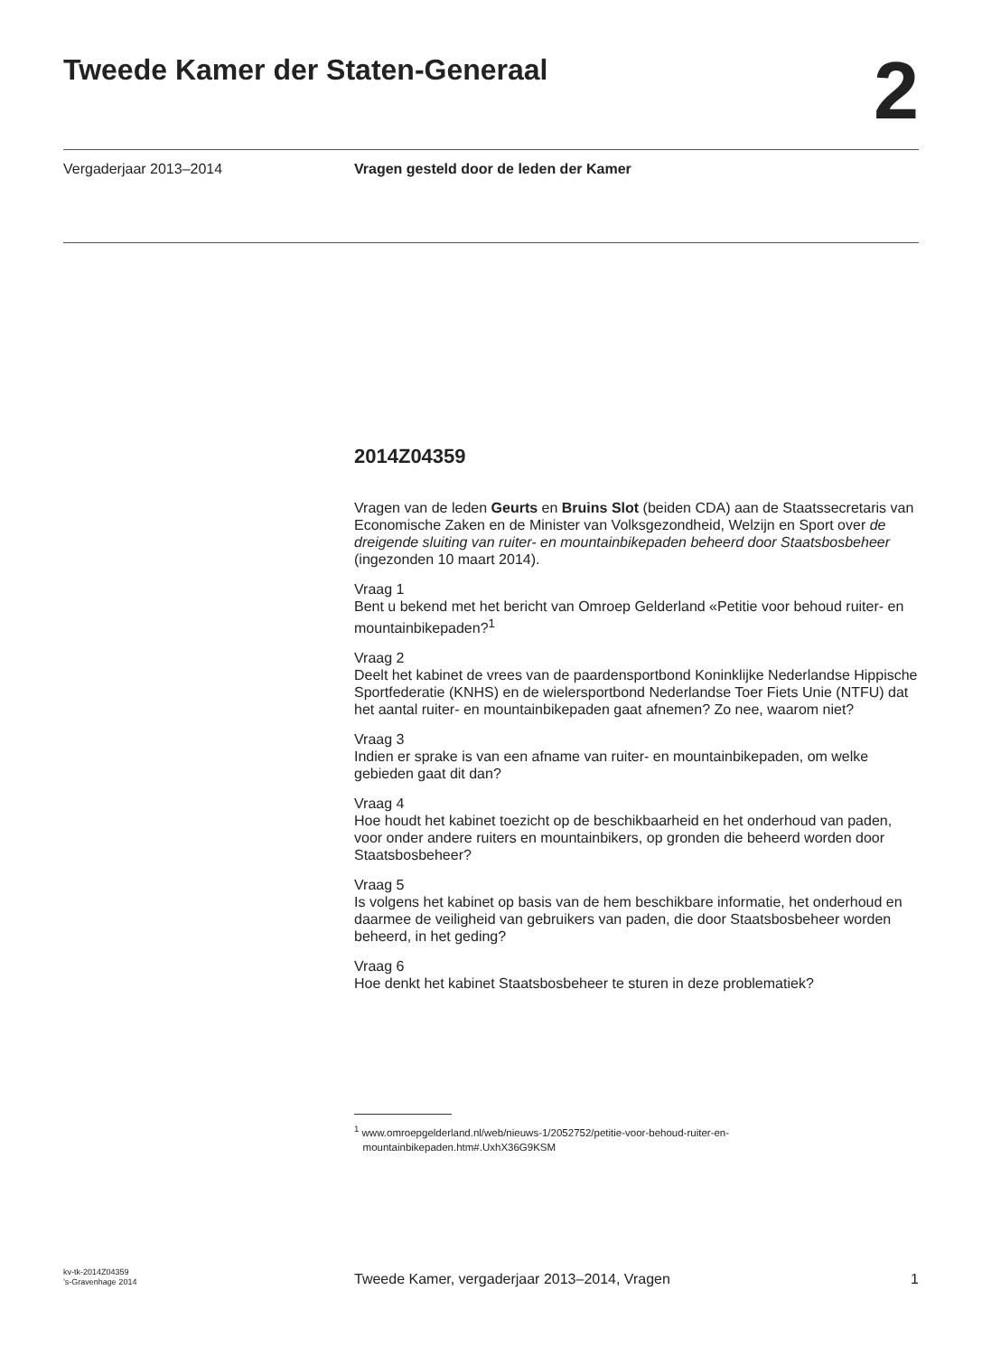Tweede Kamer der Staten-Generaal
2
Vergaderjaar 2013–2014 Vragen gesteld door de leden der Kamer
2014Z04359
Vragen van de leden Geurts en Bruins Slot (beiden CDA) aan de Staatssecretaris van Economische Zaken en de Minister van Volksgezondheid, Welzijn en Sport over de dreigende sluiting van ruiter- en mountainbikepaden beheerd door Staatsbosbeheer (ingezonden 10 maart 2014).
Vraag 1
Bent u bekend met het bericht van Omroep Gelderland «Petitie voor behoud ruiter- en mountainbikepaden?<sup>1</sup>
Vraag 2
Deelt het kabinet de vrees van de paardensportbond Koninklijke Nederlandse Hippische Sportfederatie (KNHS) en de wielersportbond Nederlandse Toer Fiets Unie (NTFU) dat het aantal ruiter- en mountainbikepaden gaat afnemen? Zo nee, waarom niet?
Vraag 3
Indien er sprake is van een afname van ruiter- en mountainbikepaden, om welke gebieden gaat dit dan?
Vraag 4
Hoe houdt het kabinet toezicht op de beschikbaarheid en het onderhoud van paden, voor onder andere ruiters en mountainbikers, op gronden die beheerd worden door Staatsbosbeheer?
Vraag 5
Is volgens het kabinet op basis van de hem beschikbare informatie, het onderhoud en daarmee de veiligheid van gebruikers van paden, die door Staatsbosbeheer worden beheerd, in het geding?
Vraag 6
Hoe denkt het kabinet Staatsbosbeheer te sturen in deze problematiek?
<sup>1</sup> www.omroepgelderland.nl/web/nieuws-1/2052752/petitie-voor-behoud-ruiter-en-
mountainbikepaden.htm#.UxhX36G9KSM
kv-tk-2014Z04359
’s-Gravenhage 2014
Tweede Kamer, vergaderjaar 2013–2014, Vragen
1